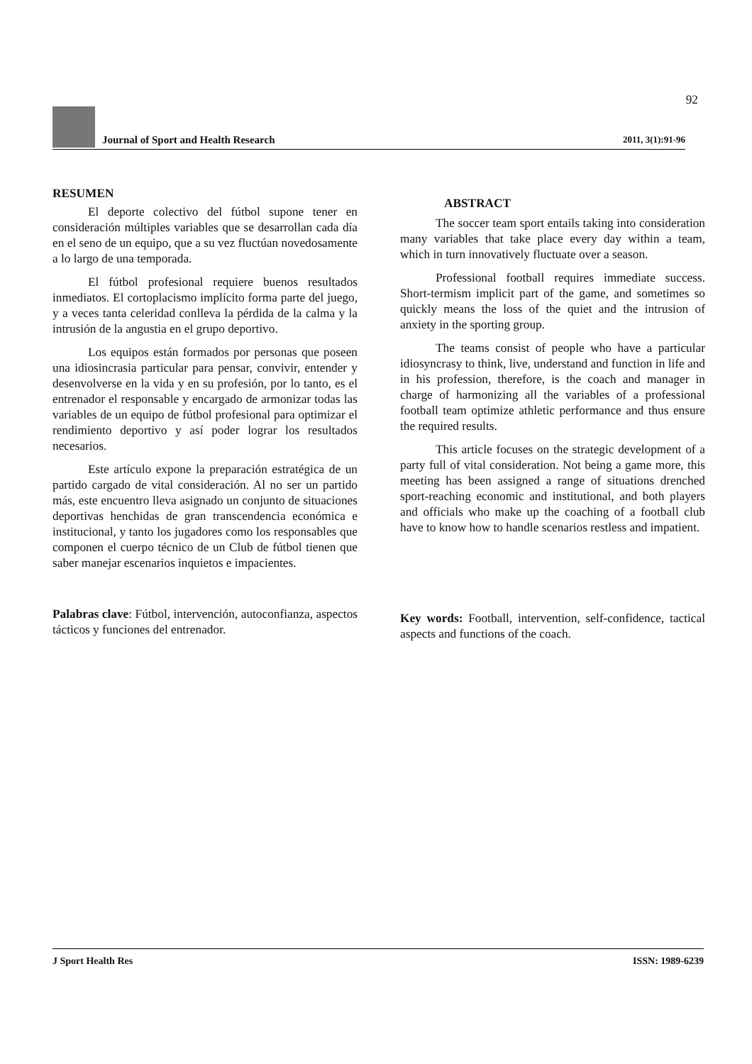92
Journal of Sport and Health Research
2011, 3(1):91-96
RESUMEN
El deporte colectivo del fútbol supone tener en consideración múltiples variables que se desarrollan cada día en el seno de un equipo, que a su vez fluctúan novedosamente a lo largo de una temporada.
El fútbol profesional requiere buenos resultados inmediatos. El cortoplacismo implícito forma parte del juego, y a veces tanta celeridad conlleva la pérdida de la calma y la intrusión de la angustia en el grupo deportivo.
Los equipos están formados por personas que poseen una idiosincrasia particular para pensar, convivir, entender y desenvolverse en la vida y en su profesión, por lo tanto, es el entrenador el responsable y encargado de armonizar todas las variables de un equipo de fútbol profesional para optimizar el rendimiento deportivo y así poder lograr los resultados necesarios.
Este artículo expone la preparación estratégica de un partido cargado de vital consideración. Al no ser un partido más, este encuentro lleva asignado un conjunto de situaciones deportivas henchidas de gran transcendencia económica e institucional, y tanto los jugadores como los responsables que componen el cuerpo técnico de un Club de fútbol tienen que saber manejar escenarios inquietos e impacientes.
Palabras clave: Fútbol, intervención, autoconfianza, aspectos tácticos y funciones del entrenador.
ABSTRACT
The soccer team sport entails taking into consideration many variables that take place every day within a team, which in turn innovatively fluctuate over a season.
Professional football requires immediate success. Short-termism implicit part of the game, and sometimes so quickly means the loss of the quiet and the intrusion of anxiety in the sporting group.
The teams consist of people who have a particular idiosyncrasy to think, live, understand and function in life and in his profession, therefore, is the coach and manager in charge of harmonizing all the variables of a professional football team optimize athletic performance and thus ensure the required results.
This article focuses on the strategic development of a party full of vital consideration. Not being a game more, this meeting has been assigned a range of situations drenched sport-reaching economic and institutional, and both players and officials who make up the coaching of a football club have to know how to handle scenarios restless and impatient.
Key words: Football, intervention, self-confidence, tactical aspects and functions of the coach.
J Sport Health Res ISSN: 1989-6239